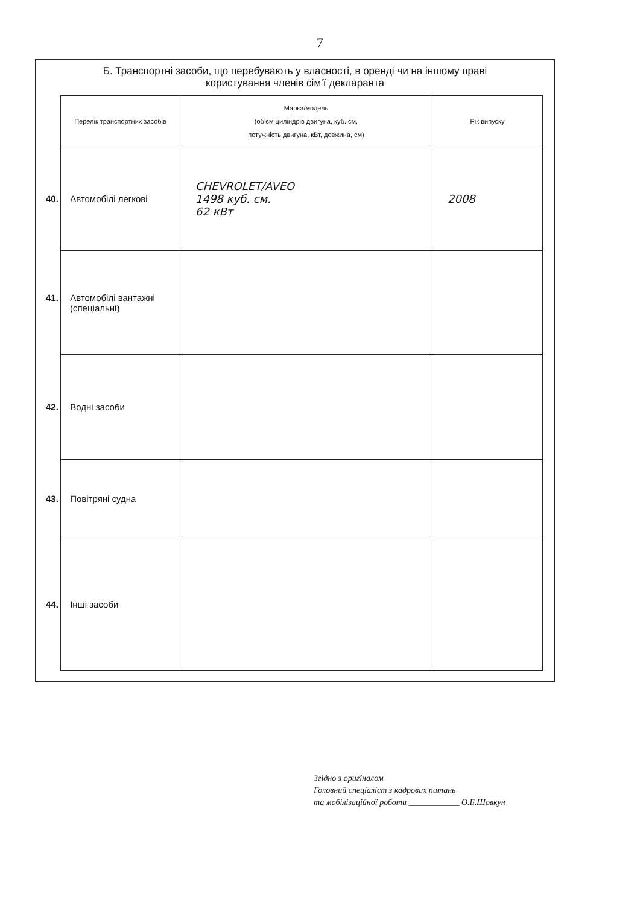7
Б. Транспортні засоби, що перебувають у власності, в оренді чи на іншому праві
користування членів сім’ї декларанта
| Перелік транспортних засобів | Марка/модель (об’єм циліндрів двигуна, куб. см, потужність двигуна, кВт, довжина, см) | Рік випуску |
| --- | --- | --- |
| 40. Автомобілі легкові | CHEVROLET/AVEO 1498 куб. см. 62 кВт | 2008 |
| 41. Автомобілі вантажні (спеціальні) | | |
| 42. Водні засоби | | |
| 43. Повітряні судна | | |
| 44. Інші засоби | | |
Згідно з оригіналом
Головний спеціаліст з кадрових питань
та мобілізаційної роботи ____________ О.Б.Шовкун